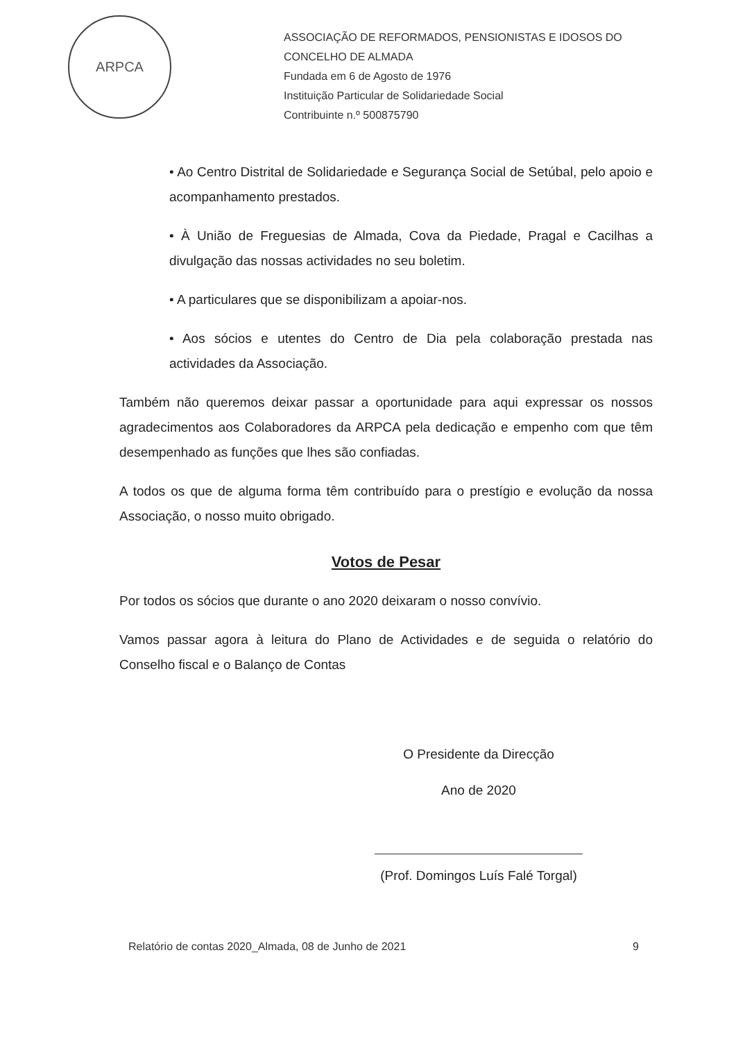ARPCA
ASSOCIAÇÃO DE REFORMADOS, PENSIONISTAS E IDOSOS DO
CONCELHO DE ALMADA
Fundada em 6 de Agosto de 1976
Instituição Particular de Solidariedade Social
Contribuinte n.º 500875790
• Ao Centro Distrital de Solidariedade e Segurança Social de Setúbal, pelo apoio e acompanhamento prestados.
• À União de Freguesias de Almada, Cova da Piedade, Pragal e Cacilhas a divulgação das nossas actividades no seu boletim.
• A particulares que se disponibilizam a apoiar-nos.
• Aos sócios e utentes do Centro de Dia pela colaboração prestada nas actividades da Associação.
Também não queremos deixar passar a oportunidade para aqui expressar os nossos agradecimentos aos Colaboradores da ARPCA pela dedicação e empenho com que têm desempenhado as funções que lhes são confiadas.
A todos os que de alguma forma têm contribuído para o prestígio e evolução da nossa Associação, o nosso muito obrigado.
Votos de Pesar
Por todos os sócios que durante o ano 2020 deixaram o nosso convívio.
Vamos passar agora à leitura do Plano de Actividades e de seguida o relatório do Conselho fiscal e o Balanço de Contas
O Presidente da Direcção
Ano de 2020
(Prof. Domingos Luís Falé Torgal)
Relatório de contas 2020_Almada, 08 de Junho de 2021 9